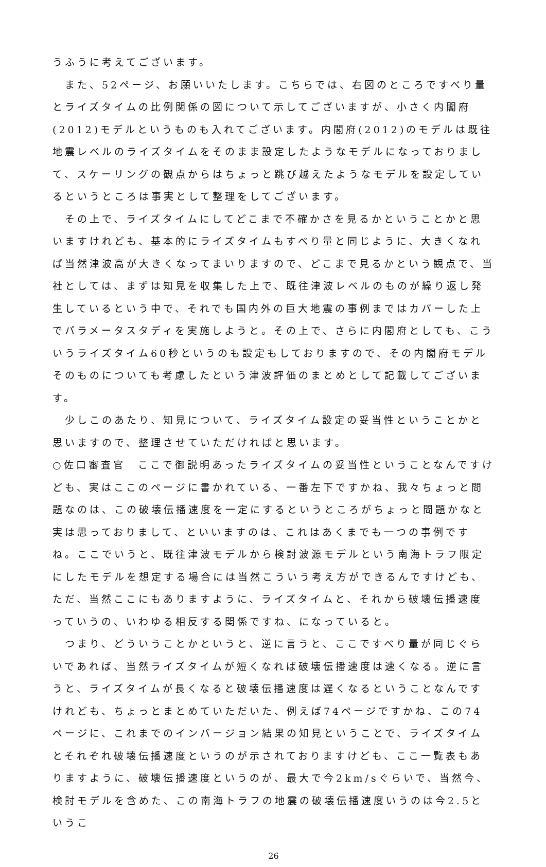うふうに考えてございます。
　また、52ページ、お願いいたします。こちらでは、右図のところですべり量とライズタイムの比例関係の図について示してございますが、小さく内閣府(2012)モデルというものも入れてございます。内閣府(2012)のモデルは既往地震レベルのライズタイムをそのまま設定したようなモデルになっておりまして、スケーリングの観点からはちょっと跳び越えたようなモデルを設定しているというところは事実として整理をしてございます。
　その上で、ライズタイムにしてどこまで不確かさを見るかということかと思いますけれども、基本的にライズタイムもすべり量と同じように、大きくなれば当然津波高が大きくなってまいりますので、どこまで見るかという観点で、当社としては、まずは知見を収集した上で、既往津波レベルのものが繰り返し発生しているという中で、それでも国内外の巨大地震の事例まではカバーした上でパラメータスタディを実施しようと。その上で、さらに内閣府としても、こういうライズタイム60秒というのも設定もしておりますので、その内閣府モデルそのものについても考慮したという津波評価のまとめとして記載してございます。
　少しこのあたり、知見について、ライズタイム設定の妥当性ということかと思いますので、整理させていただければと思います。
○佐口審査官　ここで御説明あったライズタイムの妥当性ということなんですけども、実はここのページに書かれている、一番左下ですかね、我々ちょっと問題なのは、この破壊伝播速度を一定にするというところがちょっと問題かなと実は思っておりまして、といいますのは、これはあくまでも一つの事例ですね。ここでいうと、既往津波モデルから検討波源モデルという南海トラフ限定にしたモデルを想定する場合には当然こういう考え方ができるんですけども、ただ、当然ここにもありますように、ライズタイムと、それから破壊伝播速度っていうの、いわゆる相反する関係ですね、になっていると。
　つまり、どういうことかというと、逆に言うと、ここですべり量が同じぐらいであれば、当然ライズタイムが短くなれば破壊伝播速度は速くなる。逆に言うと、ライズタイムが長くなると破壊伝播速度は遅くなるということなんですけれども、ちょっとまとめていただいた、例えば74ページですかね、この74ページに、これまでのインバージョン結果の知見ということで、ライズタイムとそれぞれ破壊伝播速度というのが示されておりますけども、ここ一覧表もありますように、破壊伝播速度というのが、最大で今2km/sぐらいで、当然今、検討モデルを含めた、この南海トラフの地震の破壊伝播速度いうのは今2.5というこ
26